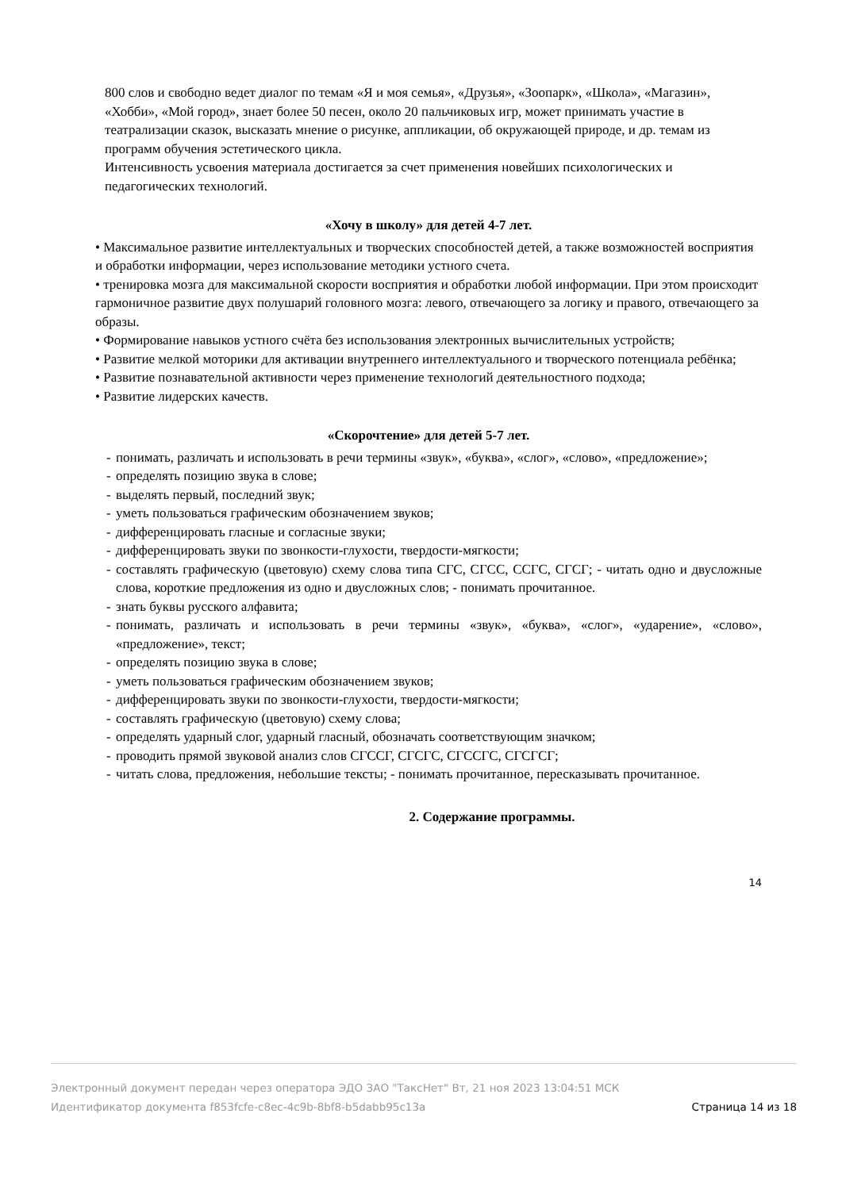800 слов и свободно ведет диалог по темам «Я и моя семья», «Друзья», «Зоопарк», «Школа», «Магазин», «Хобби», «Мой город», знает более 50 песен, около 20 пальчиковых игр, может принимать участие в театрализации сказок, высказать мнение о рисунке, аппликации, об окружающей природе, и др. темам из программ обучения эстетического цикла.
Интенсивность усвоения материала достигается за счет применения новейших психологических и педагогических технологий.
«Хочу в школу» для детей 4-7 лет.
• Максимальное развитие интеллектуальных и творческих способностей детей, а также возможностей восприятия и обработки информации, через использование методики устного счета.
• тренировка мозга для максимальной скорости восприятия и обработки любой информации. При этом происходит гармоничное развитие двух полушарий головного мозга: левого, отвечающего за логику и правого, отвечающего за образы.
• Формирование навыков устного счёта без использования электронных вычислительных устройств;
• Развитие мелкой моторики для активации внутреннего интеллектуального и творческого потенциала ребёнка;
• Развитие познавательной активности через применение технологий деятельностного подхода;
• Развитие лидерских качеств.
«Скорочтение» для детей 5-7 лет.
- понимать, различать и использовать в речи термины «звук», «буква», «слог», «слово», «предложение»;
- определять позицию звука в слове;
- выделять первый, последний звук;
- уметь пользоваться графическим обозначением звуков;
- дифференцировать гласные и согласные звуки;
- дифференцировать звуки по звонкости-глухости, твердости-мягкости;
- составлять графическую (цветовую) схему слова типа СГС, СГСС, ССГС, СГСГ; - читать одно и двусложные слова, короткие предложения из одно и двусложных слов; - понимать прочитанное.
- знать буквы русского алфавита;
- понимать, различать и использовать в речи термины «звук», «буква», «слог», «ударение», «слово», «предложение», текст;
- определять позицию звука в слове;
- уметь пользоваться графическим обозначением звуков;
- дифференцировать звуки по звонкости-глухости, твердости-мягкости;
- составлять графическую (цветовую) схему слова;
- определять ударный слог, ударный гласный, обозначать соответствующим значком;
- проводить прямой звуковой анализ слов СГССГ, СГСГС, СГССГС, СГСГСГ;
- читать слова, предложения, небольшие тексты; - понимать прочитанное, пересказывать прочитанное.
2. Содержание программы.
14
Электронный документ передан через оператора ЭДО ЗАО "ТаксНет" Вт, 21 ноя 2023 13:04:51 МСК
Идентификатор документа f853fcfe-c8ec-4c9b-8bf8-b5dabb95c13a Страница 14 из 18